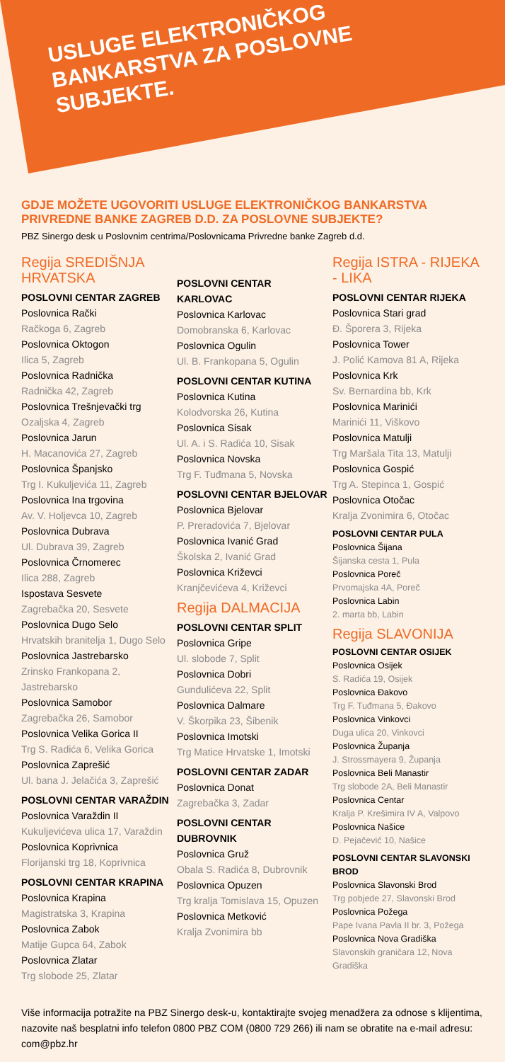USLUGE ELEKTRONIČKOG BANKARSTVA ZA POSLOVNE SUBJEKTE.
GDJE MOŽETE UGOVORITI USLUGE ELEKTRONIČKOG BANKARSTVA PRIVREDNE BANKE ZAGREB D.D. ZA POSLOVNE SUBJEKTE?
PBZ Sinergo desk u Poslovnim centrima/Poslovnicama Privredne banke Zagreb d.d.
Regija SREDIŠNJA HRVATSKA
POSLOVNI CENTAR ZAGREB
Poslovnica Rački
Račkoga 6, Zagreb
Poslovnica Oktogon
Ilica 5, Zagreb
Poslovnica Radnička
Radnička 42, Zagreb
Poslovnica Trešnjevački trg
Ozaljska 4, Zagreb
Poslovnica Jarun
H. Macanovića 27, Zagreb
Poslovnica Španjsko
Trg I. Kukuljevića 11, Zagreb
Poslovnica Ina trgovina
Av. V. Holjevca 10, Zagreb
Poslovnica Dubrava
Ul. Dubrava 39, Zagreb
Poslovnica Črnomerec
Ilica 288, Zagreb
Ispostava Sesvete
Zagrebačka 20, Sesvete
Poslovnica Dugo Selo
Hrvatskih branitelja 1, Dugo Selo
Poslovnica Jastrebarsko
Zrinsko Frankopana 2, Jastrebarsko
Poslovnica Samobor
Zagrebačka 26, Samobor
Poslovnica Velika Gorica II
Trg S. Radića 6, Velika Gorica
Poslovnica Zaprešić
Ul. bana J. Jelačića 3, Zaprešić
POSLOVNI CENTAR VARAŽDIN
Poslovnica Varaždin II
Kukuljevićeva ulica 17, Varaždin
Poslovnica Koprivnica
Florijanski trg 18, Koprivnica
POSLOVNI CENTAR KRAPINA
Poslovnica Krapina
Magistratska 3, Krapina
Poslovnica Zabok
Matije Gupca 64, Zabok
Poslovnica Zlatar
Trg slobode 25, Zlatar
POSLOVNI CENTAR KARLOVAC
Poslovnica Karlovac
Domobranska 6, Karlovac
Poslovnica Ogulin
Ul. B. Frankopana 5, Ogulin
POSLOVNI CENTAR KUTINA
Poslovnica Kutina
Kolodvorska 26, Kutina
Poslovnica Sisak
Ul. A. i S. Radića 10, Sisak
Poslovnica Novska
Trg F. Tuđmana 5, Novska
POSLOVNI CENTAR BJELOVAR
Poslovnica Bjelovar
P. Preradovića 7, Bjelovar
Poslovnica Ivanić Grad
Školska 2, Ivanić Grad
Poslovnica Križevci
Kranjčevićeva 4, Križevci
Regija DALMACIJA
POSLOVNI CENTAR SPLIT
Poslovnica Gripe
Ul. slobode 7, Split
Poslovnica Dobri
Gundulićeva 22, Split
Poslovnica Dalmare
V. Škorpika 23, Šibenik
Poslovnica Imotski
Trg Matice Hrvatske 1, Imotski
POSLOVNI CENTAR ZADAR
Poslovnica Donat
Zagrebačka 3, Zadar
POSLOVNI CENTAR DUBROVNIK
Poslovnica Gruž
Obala S. Radića 8, Dubrovnik
Poslovnica Opuzen
Trg kralja Tomislava 15, Opuzen
Poslovnica Metković
Kralja Zvonimira bb
Regija ISTRA - RIJEKA - LIKA
POSLOVNI CENTAR RIJEKA
Poslovnica Stari grad
Đ. Šporera 3, Rijeka
Poslovnica Tower
J. Polić Kamova 81 A, Rijeka
Poslovnica Krk
Sv. Bernardina bb, Krk
Poslovnica Marinići
Marinići 11, Viškovo
Poslovnica Matulji
Trg Maršala Tita 13, Matulji
Poslovnica Gospić
Trg A. Stepinca 1, Gospić
Poslovnica Otočac
Kralja Zvonimira 6, Otočac
POSLOVNI CENTAR PULA
Poslovnica Šijana
Šijanska cesta 1, Pula
Poslovnica Poreč
Prvomajska 4A, Poreč
Poslovnica Labin
2. marta bb, Labin
Regija SLAVONIJA
POSLOVNI CENTAR OSIJEK
Poslovnica Osijek
S. Radića 19, Osijek
Poslovnica Đakovo
Trg F. Tuđmana 5, Đakovo
Poslovnica Vinkovci
Duga ulica 20, Vinkovci
Poslovnica Županja
J. Strossmayera 9, Županja
Poslovnica Beli Manastir
Trg slobode 2A, Beli Manastir
Poslovnica Centar
Kralja P. Krešimira IV A, Valpovo
Poslovnica Našice
D. Pejačević 10, Našice
POSLOVNI CENTAR SLAVONSKI BROD
Poslovnica Slavonski Brod
Trg pobjede 27, Slavonski Brod
Poslovnica Požega
Pape Ivana Pavla II br. 3, Požega
Poslovnica Nova Gradiška
Slavonskih graničara 12, Nova Gradiška
Više informacija potražite na PBZ Sinergo desk-u, kontaktirajte svojeg menadžera za odnose s klijentima, nazovite naš besplatni info telefon 0800 PBZ COM (0800 729 266) ili nam se obratite na e-mail adresu: com@pbz.hr